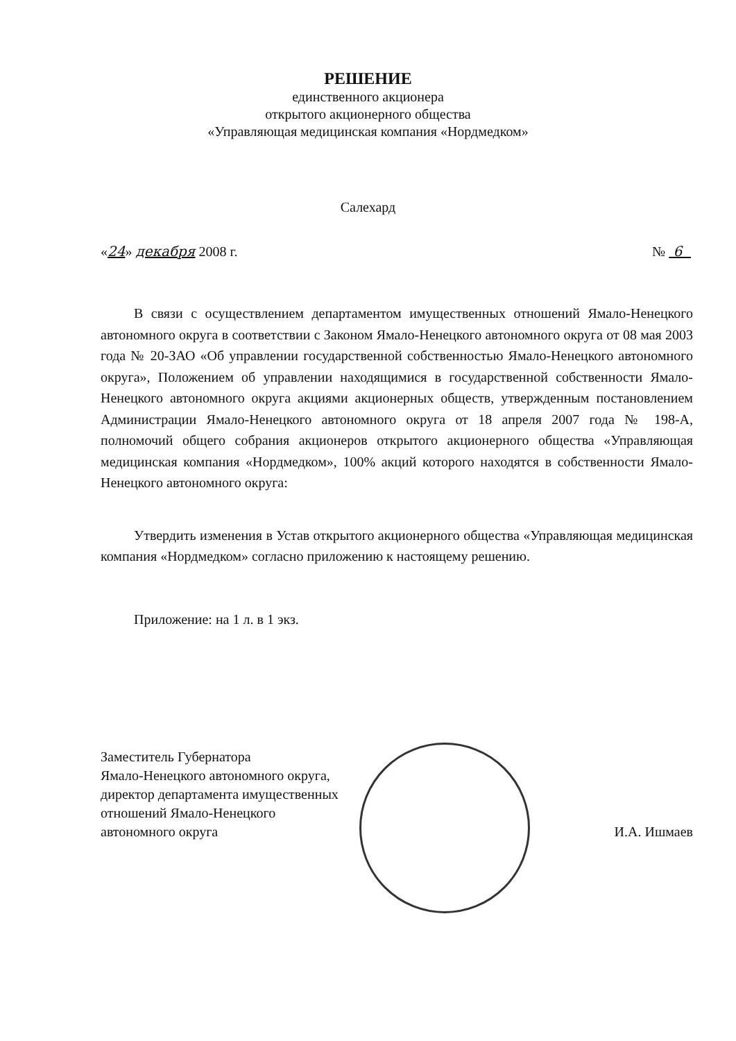РЕШЕНИЕ
единственного акционера
открытого акционерного общества
«Управляющая медицинская компания «Нордмедком»
Салехард
«24» декабря 2008 г. № 6
В связи с осуществлением департаментом имущественных отношений Ямало-Ненецкого автономного округа в соответствии с Законом Ямало-Ненецкого автономного округа от 08 мая 2003 года № 20-ЗАО «Об управлении государственной собственностью Ямало-Ненецкого автономного округа», Положением об управлении находящимися в государственной собственности Ямало-Ненецкого автономного округа акциями акционерных обществ, утвержденным постановлением Администрации Ямало-Ненецкого автономного округа от 18 апреля 2007 года № 198-А, полномочий общего собрания акционеров открытого акционерного общества «Управляющая медицинская компания «Нордмедком», 100% акций которого находятся в собственности Ямало-Ненецкого автономного округа:
Утвердить изменения в Устав открытого акционерного общества «Управляющая медицинская компания «Нордмедком» согласно приложению к настоящему решению.
Приложение: на 1 л. в 1 экз.
Заместитель Губернатора
Ямало-Ненецкого автономного округа,
директор департамента имущественных
отношений Ямало-Ненецкого
автономного округа
И.А. Ишмаев